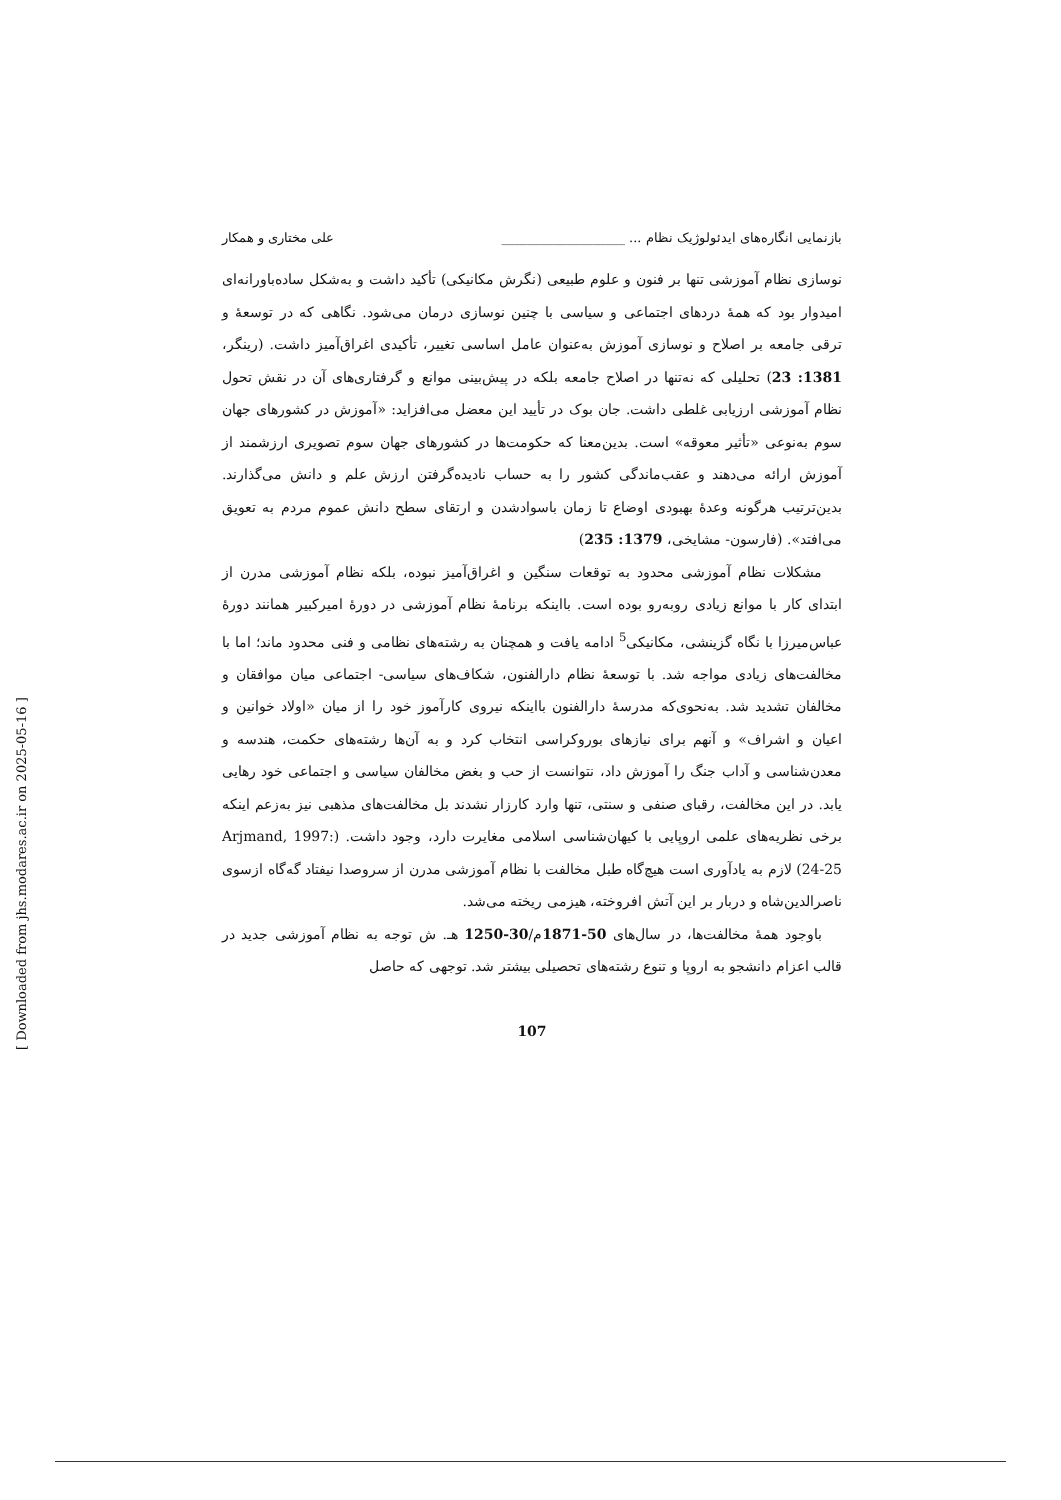بازنمایی انگاره‌های ایدئولوژیک نظام ... ___________________ علی مختاری و همکار
نوسازی نظام آموزشی تنها بر فنون و علوم طبیعی (نگرش مکانیکی) تأکید داشت و به‌شکل ساده‌باورانه‌ای امیدوار بود که همهٔ دردهای اجتماعی و سیاسی با چنین نوسازی درمان می‌شود. نگاهی که در توسعهٔ و ترقی جامعه بر اصلاح و نوسازی آموزش به‌عنوان عامل اساسی تغییر، تأکیدی اغراق‌آمیز داشت. (رینگر، 1381: 23) تحلیلی که نه‌تنها در اصلاح جامعه بلکه در پیش‌بینی موانع و گرفتاری‌های آن در نقش تحول نظام آموزشی ارزیابی غلطی داشت. جان بوک در تأیید این معضل می‌افزاید: «آموزش در کشورهای جهان سوم به‌نوعی «تأثیر معوقه» است. بدین‌معنا که حکومت‌ها در کشورهای جهان سوم تصویری ارزشمند از آموزش ارائه می‌دهند و عقب‌ماندگی کشور را به حساب نادیده‌گرفتن ارزش علم و دانش می‌گذارند. بدین‌ترتیب هرگونه وعدهٔ بهبودی اوضاع تا زمان باسوادشدن و ارتقای سطح دانش عموم مردم به تعویق می‌افتد». (فارسون- مشایخی، 1379: 235)
مشکلات نظام آموزشی محدود به توقعات سنگین و اغراق‌آمیز نبوده، بلکه نظام آموزشی مدرن از ابتدای کار با موانع زیادی روبه‌رو بوده است. بااینکه برنامهٔ نظام آموزشی در دورهٔ امیرکبیر همانند دورهٔ عباس‌میرزا با نگاه گزینشی، مکانیکی<sup>5</sup> ادامه یافت و همچنان به رشته‌های نظامی و فنی محدود ماند؛ اما با مخالفت‌های زیادی مواجه شد. با توسعهٔ نظام دارالفنون، شکاف‌های سیاسی- اجتماعی میان موافقان و مخالفان تشدید شد. به‌نحوی‌که مدرسهٔ دارالفنون بااینکه نیروی کارآموز خود را از میان «اولاد خوانین و اعیان و اشراف» و آنهم برای نیازهای بوروکراسی انتخاب کرد و به آن‌ها رشته‌های حکمت، هندسه و معدن‌شناسی و آداب جنگ را آموزش داد، نتوانست از حب و بغض مخالفان سیاسی و اجتماعی خود رهایی یابد. در این مخالفت، رقبای صنفی و سنتی، تنها وارد کارزار نشدند بل مخالفت‌های مذهبی نیز به‌زعم اینکه برخی نظریه‌های علمی اروپایی با کیهان‌شناسی اسلامی مغایرت دارد، وجود داشت. (Arjmand, 1997: 24-25) لازم به یادآوری است هیچ‌گاه طبل مخالفت با نظام آموزشی مدرن از سروصدا نیفتاد گه‌گاه ازسوی ناصرالدین‌شاه و دربار بر این آتش افروخته، هیزمی ریخته می‌شد.
باوجود همهٔ مخالفت‌ها، در سال‌های 50-1871م/30-1250 هـ. ش توجه به نظام آموزشی جدید در قالب اعزام دانشجو به اروپا و تنوع رشته‌های تحصیلی بیشتر شد. توجهی که حاصل
107
[ Downloaded from jhs.modares.ac.ir on 2025-05-16 ]